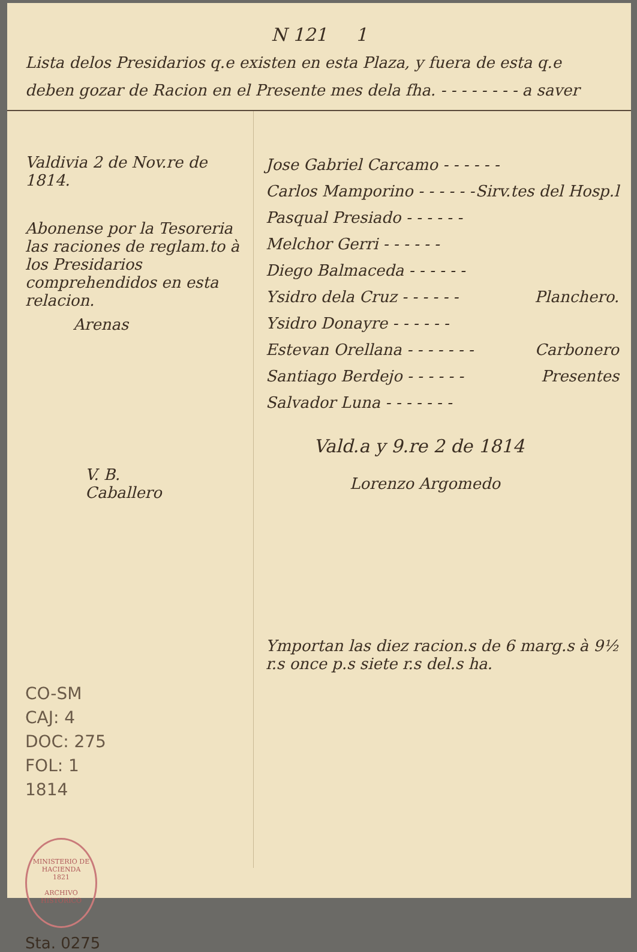N 121 1
Lista delos Presidarios q.e existen en esta Plaza, y fuera de esta q.e deben gozar de Racion en el Presente mes dela fha. - - - - - - - - a saver
Valdivia 2 de Nov.re de 1814.
Abonense por la Tesoreria las raciones de reglam.to à los Presidarios comprehendidos en esta relacion.
Arenas
V. B.
Caballero
CO-SM
CAJ: 4
DOC: 275
FOL: 1
1814
MINISTERIO DE HACIENDA
1821
ARCHIVO HISTORICO
Sta. 0275
Jose Gabriel Carcamo - - - - - -
Carlos Mamporino - - - - - - Sirv.tes del Hosp.l
Pasqual Presiado - - - - - -
Melchor Gerri - - - - - -
Diego Balmaceda - - - - - -
Ysidro dela Cruz - - - - - - Planchero.
Ysidro Donayre - - - - - -
Estevan Orellana - - - - - - - Carbonero
Santiago Berdejo - - - - - - Presentes
Salvador Luna - - - - - - -
Vald.a y 9.re 2 de 1814
Lorenzo Argomedo
Ymportan las diez racion.s de 6 marg.s à 9½ r.s once p.s siete r.s del.s ha.